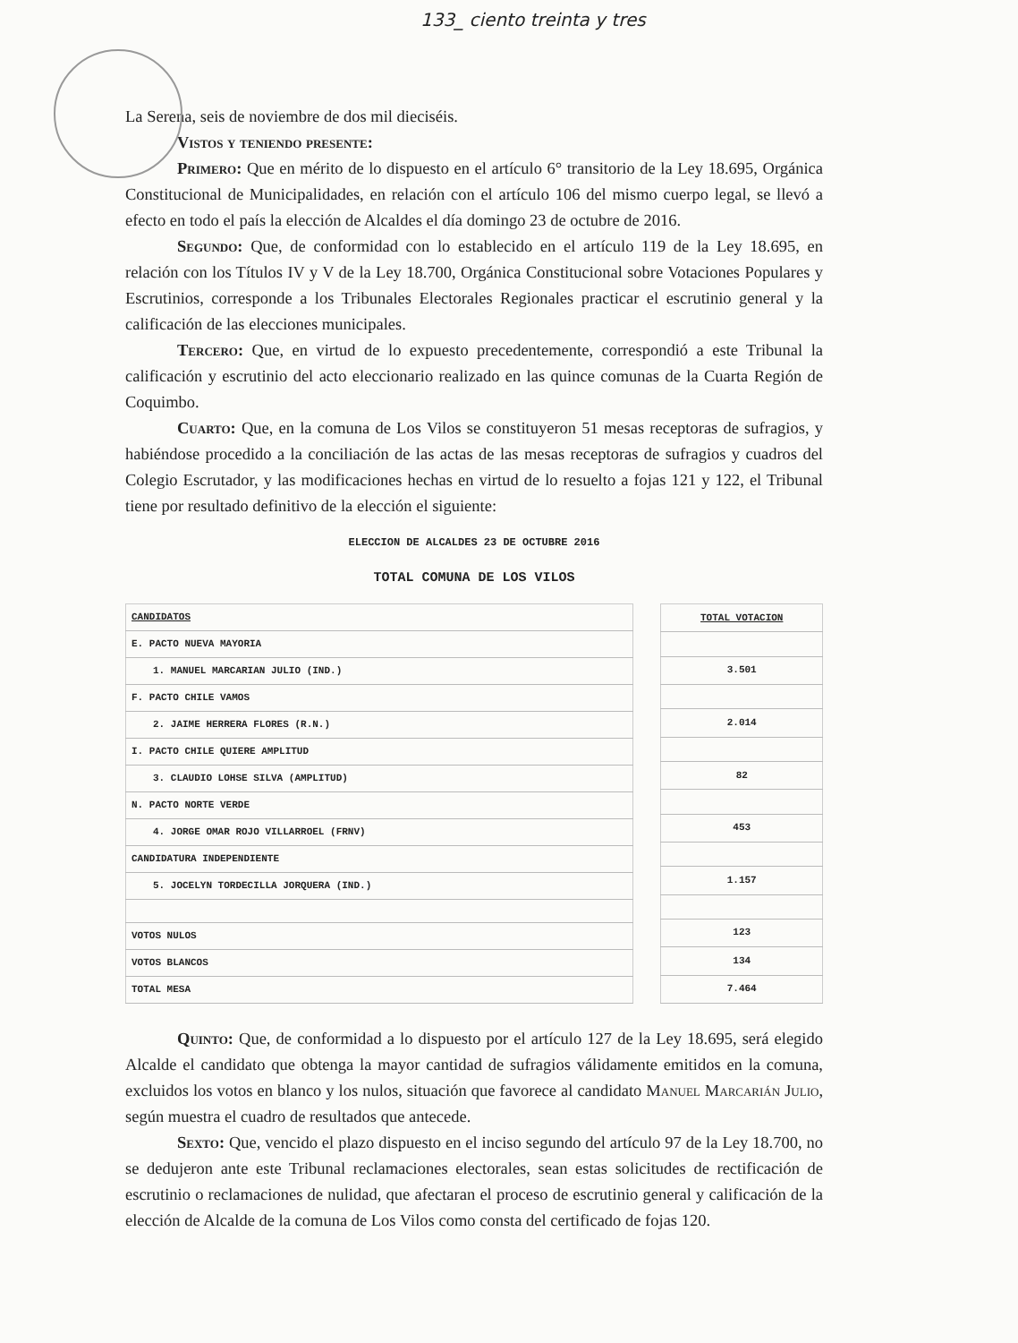133_ ciento treinta y tres
La Serena, seis de noviembre de dos mil dieciséis.
Vistos y teniendo presente:
Primero: Que en mérito de lo dispuesto en el artículo 6° transitorio de la Ley 18.695, Orgánica Constitucional de Municipalidades, en relación con el artículo 106 del mismo cuerpo legal, se llevó a efecto en todo el país la elección de Alcaldes el día domingo 23 de octubre de 2016.
Segundo: Que, de conformidad con lo establecido en el artículo 119 de la Ley 18.695, en relación con los Títulos IV y V de la Ley 18.700, Orgánica Constitucional sobre Votaciones Populares y Escrutinios, corresponde a los Tribunales Electorales Regionales practicar el escrutinio general y la calificación de las elecciones municipales.
Tercero: Que, en virtud de lo expuesto precedentemente, correspondió a este Tribunal la calificación y escrutinio del acto eleccionario realizado en las quince comunas de la Cuarta Región de Coquimbo.
Cuarto: Que, en la comuna de Los Vilos se constituyeron 51 mesas receptoras de sufragios, y habiéndose procedido a la conciliación de las actas de las mesas receptoras de sufragios y cuadros del Colegio Escrutador, y las modificaciones hechas en virtud de lo resuelto a fojas 121 y 122, el Tribunal tiene por resultado definitivo de la elección el siguiente:
ELECCION DE ALCALDES 23 DE OCTUBRE 2016
TOTAL COMUNA DE LOS VILOS
| CANDIDATOS |
| --- |
| E. PACTO NUEVA MAYORIA |
| 1. MANUEL MARCARIAN JULIO (IND.) |
| F. PACTO CHILE VAMOS |
| 2. JAIME HERRERA FLORES (R.N.) |
| I. PACTO CHILE QUIERE AMPLITUD |
| 3. CLAUDIO LOHSE SILVA (AMPLITUD) |
| N. PACTO NORTE VERDE |
| 4. JORGE OMAR ROJO VILLARROEL (FRNV) |
| CANDIDATURA INDEPENDIENTE |
| 5. JOCELYN TORDECILLA JORQUERA (IND.) |
| VOTOS NULOS |
| VOTOS BLANCOS |
| TOTAL MESA |
| TOTAL VOTACION |
| --- |
| 3.501 |
| 2.014 |
| 82 |
| 453 |
| 1.157 |
| 123 |
| 134 |
| 7.464 |
Quinto: Que, de conformidad a lo dispuesto por el artículo 127 de la Ley 18.695, será elegido Alcalde el candidato que obtenga la mayor cantidad de sufragios válidamente emitidos en la comuna, excluidos los votos en blanco y los nulos, situación que favorece al candidato Manuel Marcarián Julio, según muestra el cuadro de resultados que antecede.
Sexto: Que, vencido el plazo dispuesto en el inciso segundo del artículo 97 de la Ley 18.700, no se dedujeron ante este Tribunal reclamaciones electorales, sean estas solicitudes de rectificación de escrutinio o reclamaciones de nulidad, que afectaran el proceso de escrutinio general y calificación de la elección de Alcalde de la comuna de Los Vilos como consta del certificado de fojas 120.